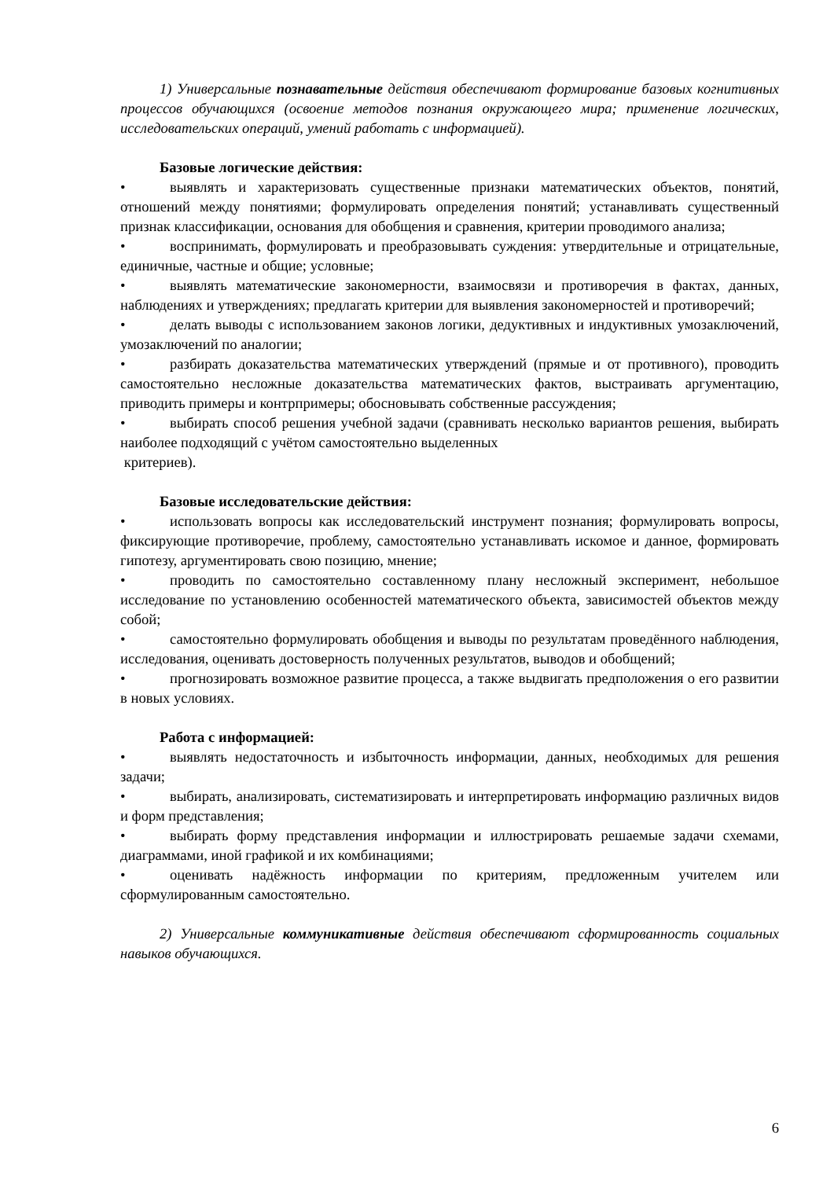1) Универсальные познавательные действия обеспечивают формирование базовых когнитивных процессов обучающихся (освоение методов познания окружающего мира; применение логических, исследовательских операций, умений работать с информацией).
Базовые логические действия:
• выявлять и характеризовать существенные признаки математических объектов, понятий, отношений между понятиями; формулировать определения понятий; устанавливать существенный признак классификации, основания для обобщения и сравнения, критерии проводимого анализа;
• воспринимать, формулировать и преобразовывать суждения: утвердительные и отрицательные, единичные, частные и общие; условные;
• выявлять математические закономерности, взаимосвязи и противоречия в фактах, данных, наблюдениях и утверждениях; предлагать критерии для выявления закономерностей и противоречий;
• делать выводы с использованием законов логики, дедуктивных и индуктивных умозаключений, умозаключений по аналогии;
• разбирать доказательства математических утверждений (прямые и от противного), проводить самостоятельно несложные доказательства математических фактов, выстраивать аргументацию, приводить примеры и контрпримеры; обосновывать собственные рассуждения;
• выбирать способ решения учебной задачи (сравнивать несколько вариантов решения, выбирать наиболее подходящий с учётом самостоятельно выделенных
критериев).
Базовые исследовательские действия:
• использовать вопросы как исследовательский инструмент познания; формулировать вопросы, фиксирующие противоречие, проблему, самостоятельно устанавливать искомое и данное, формировать гипотезу, аргументировать свою позицию, мнение;
• проводить по самостоятельно составленному плану несложный эксперимент, небольшое исследование по установлению особенностей математического объекта, зависимостей объектов между собой;
• самостоятельно формулировать обобщения и выводы по результатам проведённого наблюдения, исследования, оценивать достоверность полученных результатов, выводов и обобщений;
• прогнозировать возможное развитие процесса, а также выдвигать предположения о его развитии в новых условиях.
Работа с информацией:
• выявлять недостаточность и избыточность информации, данных, необходимых для решения задачи;
• выбирать, анализировать, систематизировать и интерпретировать информацию различных видов и форм представления;
• выбирать форму представления информации и иллюстрировать решаемые задачи схемами, диаграммами, иной графикой и их комбинациями;
• оценивать надёжность информации по критериям, предложенным учителем или сформулированным самостоятельно.
2) Универсальные коммуникативные действия обеспечивают сформированность социальных навыков обучающихся.
6